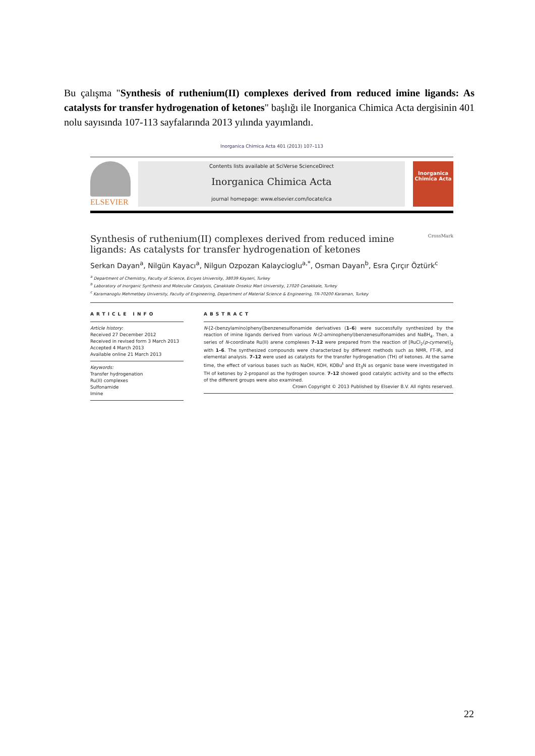Bu çalışma "Synthesis of ruthenium(II) complexes derived from reduced imine ligands: As catalysts for transfer hydrogenation of ketones" başlığı ile Inorganica Chimica Acta dergisinin 401 nolu sayısında 107-113 sayfalarında 2013 yılında yayımlandı.
Inorganica Chimica Acta 401 (2013) 107–113
ELSEVIER
Contents lists available at SciVerse ScienceDirect
Inorganica Chimica Acta
journal homepage: www.elsevier.com/locate/ica
Inorganica Chimica Acta
Synthesis of ruthenium(II) complexes derived from reduced imine ligands: As catalysts for transfer hydrogenation of ketones CrossMark
Serkan Dayan<sup>a</sup>, Nilgün Kayacı<sup>a</sup>, Nilgun Ozpozan Kalaycioglu<sup>a,*</sup>, Osman Dayan<sup>b</sup>, Esra Çırçır Öztürk<sup>c</sup>
<sup>a</sup> Department of Chemistry, Faculty of Science, Erciyes University, 38039 Kayseri, Turkey
<sup>b</sup> Laboratory of Inorganic Synthesis and Molecular Catalysis, Çanakkale Onsekiz Mart University, 17020 Çanakkale, Turkey
<sup>c</sup> Karamanoglu Mehmetbey University, Faculty of Engineering, Department of Material Science & Engineering, TR-70200 Karaman, Turkey
ARTICLE INFO
Article history:
Received 27 December 2012
Received in revised form 3 March 2013
Accepted 4 March 2013
Available online 21 March 2013
Keywords:
Transfer hydrogenation
Ru(II) complexes
Sulfonamide
Imine
ABSTRACT
N-[2-(benzylamino)phenyl]benzenesulfonamide derivatives (1–6) were successfully synthesized by the reaction of imine ligands derived from various N-(2-aminophenyl)benzenesulfonamides and NaBH<sub>4</sub>. Then, a series of N-coordinate Ru(II) arene complexes 7–12 were prepared from the reaction of [RuCl<sub>2</sub>(p-cymene)]<sub>2</sub> with 1–6. The synthesized compounds were characterized by different methods such as NMR, FT-IR, and elemental analysis. 7–12 were used as catalysts for the transfer hydrogenation (TH) of ketones. At the same time, the effect of various bases such as NaOH, KOH, KOBu<sup>t</sup> and Et<sub>3</sub>N as organic base were investigated in TH of ketones by 2-propanol as the hydrogen source. 7–12 showed good catalytic activity and so the effects of the different groups were also examined.
Crown Copyright © 2013 Published by Elsevier B.V. All rights reserved.
22